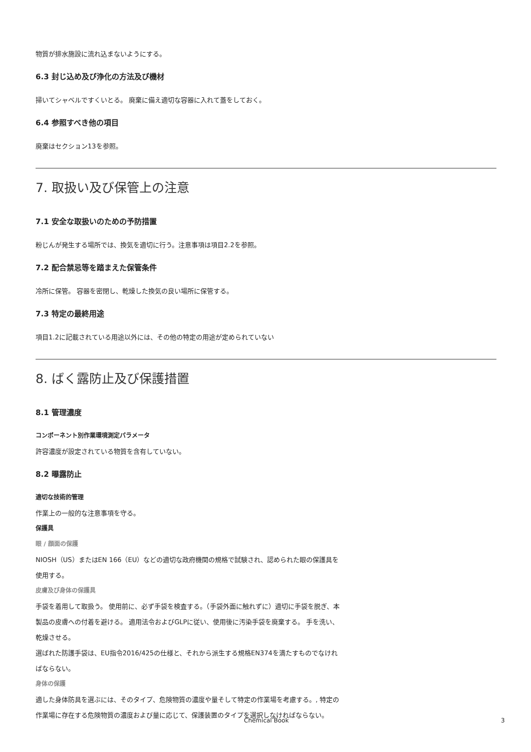物質が排水施設に流れ込まないようにする。
6.3 封じ込め及び浄化の方法及び機材
掃いてシャベルですくいとる。 廃棄に備え適切な容器に入れて蓋をしておく。
6.4 参照すべき他の項目
廃棄はセクション13を参照。
7. 取扱い及び保管上の注意
7.1 安全な取扱いのための予防措置
粉じんが発生する場所では、換気を適切に行う。注意事項は項目2.2を参照。
7.2 配合禁忌等を踏まえた保管条件
冷所に保管。 容器を密閉し、乾燥した換気の良い場所に保管する。
7.3 特定の最終用途
項目1.2に記載されている用途以外には、その他の特定の用途が定められていない
8. ばく露防止及び保護措置
8.1 管理濃度
コンポーネント別作業環境測定パラメータ
許容濃度が設定されている物質を含有していない。
8.2 曝露防止
適切な技術的管理
作業上の一般的な注意事項を守る。
保護具
眼 / 顔面の保護
NIOSH（US）またはEN 166（EU）などの適切な政府機関の規格で試験され、認められた眼の保護具を使用する。
皮膚及び身体の保護具
手袋を着用して取扱う。 使用前に、必ず手袋を検査する。（手袋外面に触れずに）適切に手袋を脱ぎ、本製品の皮膚への付着を避ける。 適用法令およびGLPに従い、使用後に汚染手袋を廃棄する。 手を洗い、乾燥させる。
選ばれた防護手袋は、EU指令2016/425の仕様と、それから派生する規格EN374を満たすものでなければならない。
身体の保護
適した身体防具を選ぶには、そのタイプ、危険物質の濃度や量そして特定の作業場を考慮する。, 特定の作業場に存在する危険物質の濃度および量に応じて、保護装置のタイプを選択しなければならない。
Chemical Book 3